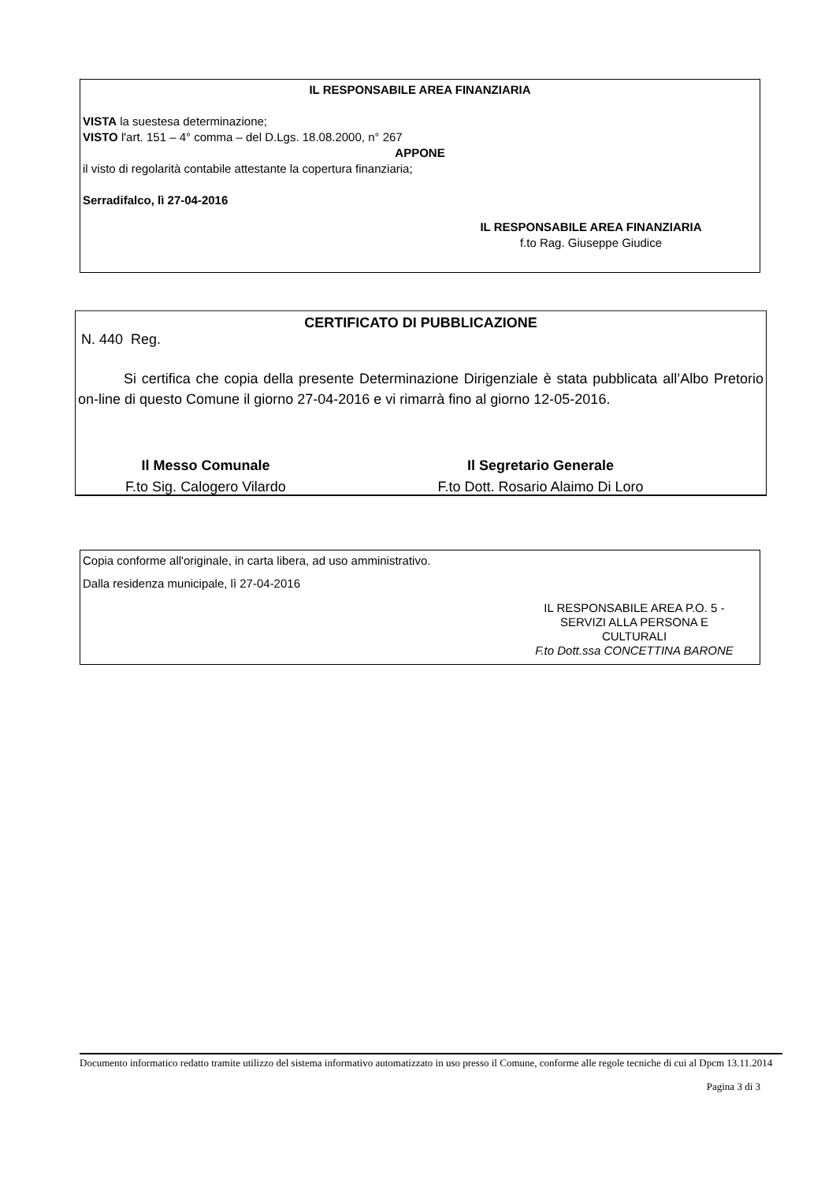IL RESPONSABILE AREA FINANZIARIA
VISTA la suestesa determinazione;
VISTO l'art. 151 – 4° comma – del D.Lgs. 18.08.2000, n° 267
APPONE
il visto di regolarità contabile attestante la copertura finanziaria;
Serradifalco, lì 27-04-2016
IL RESPONSABILE AREA FINANZIARIA
f.to Rag. Giuseppe Giudice
CERTIFICATO DI PUBBLICAZIONE
N. 440 Reg.
Si certifica che copia della presente Determinazione Dirigenziale è stata pubblicata all’Albo Pretorio on-line di questo Comune il giorno 27-04-2016 e vi rimarrà fino al giorno 12-05-2016.
Il Messo Comunale
F.to Sig. Calogero Vilardo
Il Segretario Generale
F.to Dott. Rosario Alaimo Di Loro
Copia conforme all'originale, in carta libera, ad uso amministrativo.
Dalla residenza municipale, lì 27-04-2016
IL RESPONSABILE AREA P.O. 5 -
SERVIZI ALLA PERSONA E
CULTURALI
F.to Dott.ssa CONCETTINA BARONE
Documento informatico redatto tramite utilizzo del sistema informativo automatizzato in uso presso il Comune, conforme alle regole tecniche di cui al Dpcm 13.11.2014
Pagina 3 di 3